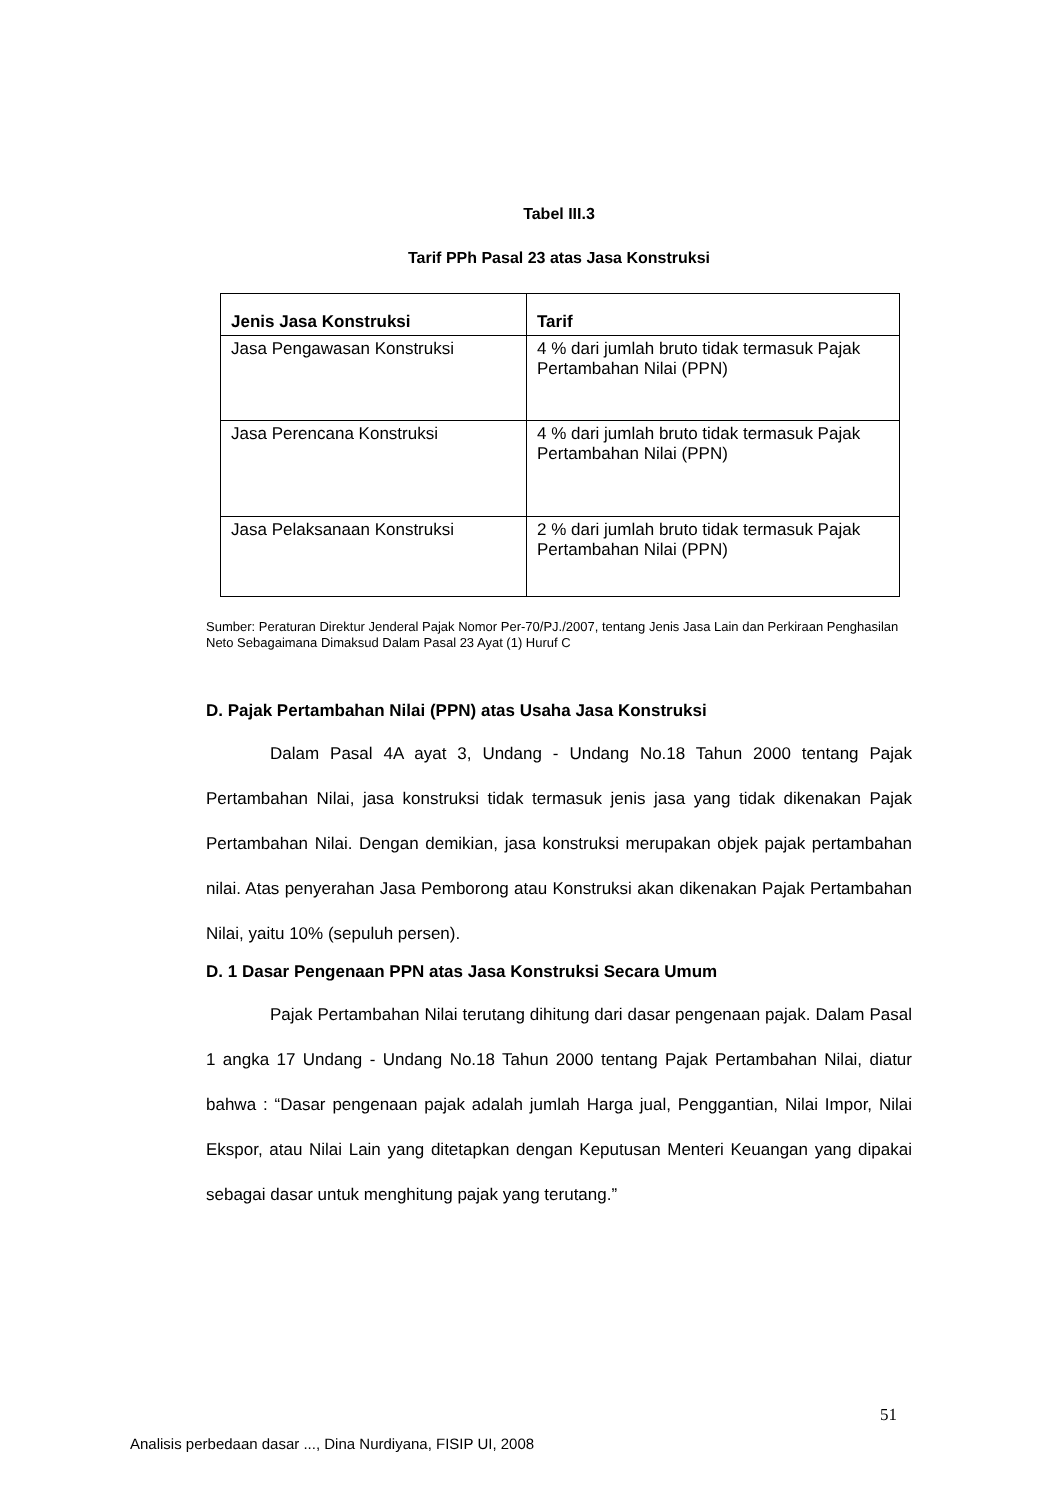Tabel III.3
Tarif PPh Pasal 23 atas Jasa Konstruksi
| Jenis Jasa Konstruksi | Tarif |
| --- | --- |
| Jasa Pengawasan Konstruksi | 4 % dari jumlah bruto tidak termasuk Pajak Pertambahan Nilai (PPN) |
| Jasa Perencana Konstruksi | 4 % dari jumlah bruto tidak termasuk Pajak Pertambahan Nilai (PPN) |
| Jasa Pelaksanaan Konstruksi | 2 % dari jumlah bruto tidak termasuk Pajak Pertambahan Nilai (PPN) |
Sumber: Peraturan Direktur Jenderal Pajak Nomor Per-70/PJ./2007, tentang Jenis Jasa Lain dan Perkiraan Penghasilan Neto Sebagaimana Dimaksud Dalam Pasal 23 Ayat (1) Huruf C
D. Pajak Pertambahan Nilai (PPN) atas Usaha Jasa Konstruksi
Dalam Pasal 4A ayat 3, Undang - Undang No.18 Tahun 2000 tentang Pajak Pertambahan Nilai, jasa konstruksi tidak termasuk jenis jasa yang tidak dikenakan Pajak Pertambahan Nilai. Dengan demikian, jasa konstruksi merupakan objek pajak pertambahan nilai. Atas penyerahan Jasa Pemborong atau Konstruksi akan dikenakan Pajak Pertambahan Nilai, yaitu 10% (sepuluh persen).
D. 1 Dasar Pengenaan PPN atas Jasa Konstruksi Secara Umum
Pajak Pertambahan Nilai terutang dihitung dari dasar pengenaan pajak. Dalam Pasal 1 angka 17 Undang - Undang No.18 Tahun 2000 tentang Pajak Pertambahan Nilai, diatur bahwa : “Dasar pengenaan pajak adalah jumlah Harga jual, Penggantian, Nilai Impor, Nilai Ekspor, atau Nilai Lain yang ditetapkan dengan Keputusan Menteri Keuangan yang dipakai sebagai dasar untuk menghitung pajak yang terutang.”
51
Analisis perbedaan dasar ..., Dina Nurdiyana, FISIP UI, 2008